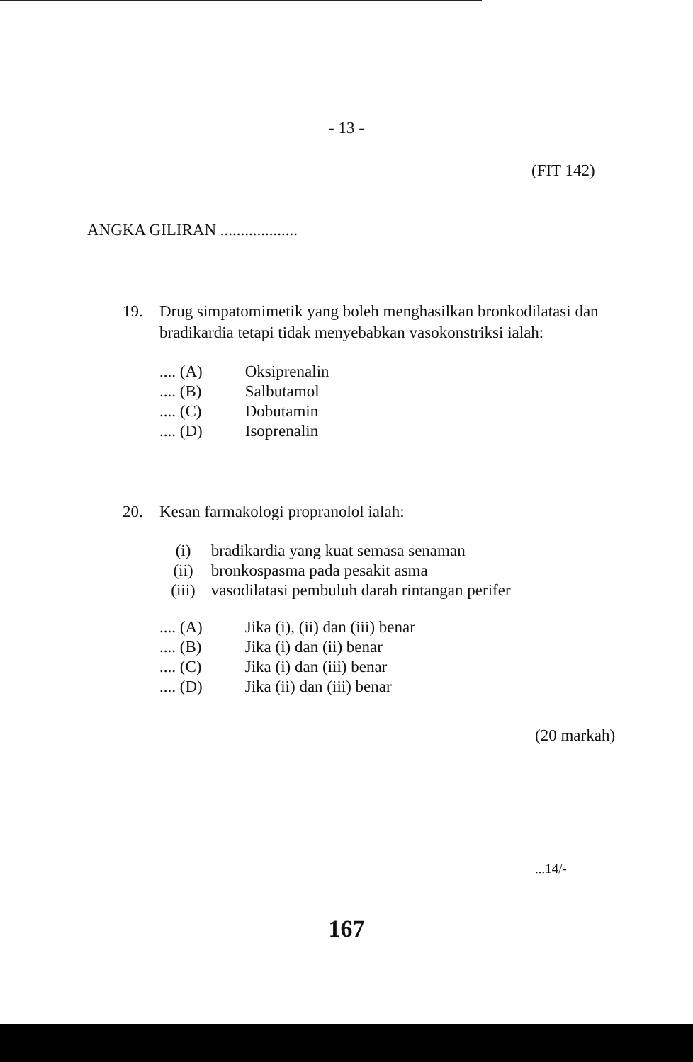- 13 -
(FIT 142)
ANGKA GILIRAN ...................
19. Drug simpatomimetik yang boleh menghasilkan bronkodilatasi dan
bradikardia tetapi tidak menyebabkan vasokonstriksi ialah:
.... (A) Oksiprenalin
.... (B) Salbutamol
.... (C) Dobutamin
.... (D) Isoprenalin
20. Kesan farmakologi propranolol ialah:
(i) bradikardia yang kuat semasa senaman
(ii) bronkospasma pada pesakit asma
(iii) vasodilatasi pembuluh darah rintangan perifer
.... (A) Jika (i), (ii) dan (iii) benar
.... (B) Jika (i) dan (ii) benar
.... (C) Jika (i) dan (iii) benar
.... (D) Jika (ii) dan (iii) benar
(20 markah)
...14/-
167